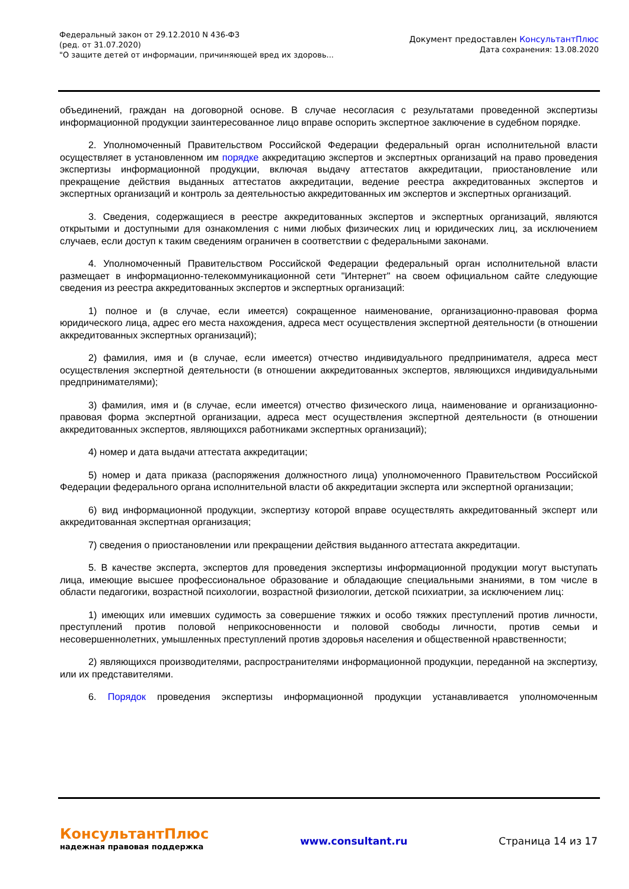Федеральный закон от 29.12.2010 N 436-ФЗ
(ред. от 31.07.2020)
"О защите детей от информации, причиняющей вред их здоровь...
Документ предоставлен КонсультантПлюс
Дата сохранения: 13.08.2020
объединений, граждан на договорной основе. В случае несогласия с результатами проведенной экспертизы информационной продукции заинтересованное лицо вправе оспорить экспертное заключение в судебном порядке.
2. Уполномоченный Правительством Российской Федерации федеральный орган исполнительной власти осуществляет в установленном им порядке аккредитацию экспертов и экспертных организаций на право проведения экспертизы информационной продукции, включая выдачу аттестатов аккредитации, приостановление или прекращение действия выданных аттестатов аккредитации, ведение реестра аккредитованных экспертов и экспертных организаций и контроль за деятельностью аккредитованных им экспертов и экспертных организаций.
3. Сведения, содержащиеся в реестре аккредитованных экспертов и экспертных организаций, являются открытыми и доступными для ознакомления с ними любых физических лиц и юридических лиц, за исключением случаев, если доступ к таким сведениям ограничен в соответствии с федеральными законами.
4. Уполномоченный Правительством Российской Федерации федеральный орган исполнительной власти размещает в информационно-телекоммуникационной сети "Интернет" на своем официальном сайте следующие сведения из реестра аккредитованных экспертов и экспертных организаций:
1) полное и (в случае, если имеется) сокращенное наименование, организационно-правовая форма юридического лица, адрес его места нахождения, адреса мест осуществления экспертной деятельности (в отношении аккредитованных экспертных организаций);
2) фамилия, имя и (в случае, если имеется) отчество индивидуального предпринимателя, адреса мест осуществления экспертной деятельности (в отношении аккредитованных экспертов, являющихся индивидуальными предпринимателями);
3) фамилия, имя и (в случае, если имеется) отчество физического лица, наименование и организационно-правовая форма экспертной организации, адреса мест осуществления экспертной деятельности (в отношении аккредитованных экспертов, являющихся работниками экспертных организаций);
4) номер и дата выдачи аттестата аккредитации;
5) номер и дата приказа (распоряжения должностного лица) уполномоченного Правительством Российской Федерации федерального органа исполнительной власти об аккредитации эксперта или экспертной организации;
6) вид информационной продукции, экспертизу которой вправе осуществлять аккредитованный эксперт или аккредитованная экспертная организация;
7) сведения о приостановлении или прекращении действия выданного аттестата аккредитации.
5. В качестве эксперта, экспертов для проведения экспертизы информационной продукции могут выступать лица, имеющие высшее профессиональное образование и обладающие специальными знаниями, в том числе в области педагогики, возрастной психологии, возрастной физиологии, детской психиатрии, за исключением лиц:
1) имеющих или имевших судимость за совершение тяжких и особо тяжких преступлений против личности, преступлений против половой неприкосновенности и половой свободы личности, против семьи и несовершеннолетних, умышленных преступлений против здоровья населения и общественной нравственности;
2) являющихся производителями, распространителями информационной продукции, переданной на экспертизу, или их представителями.
6. Порядок проведения экспертизы информационной продукции устанавливается уполномоченным
КонсультантПлюс
надежная правовая поддержка
www.consultant.ru Страница 14 из 17